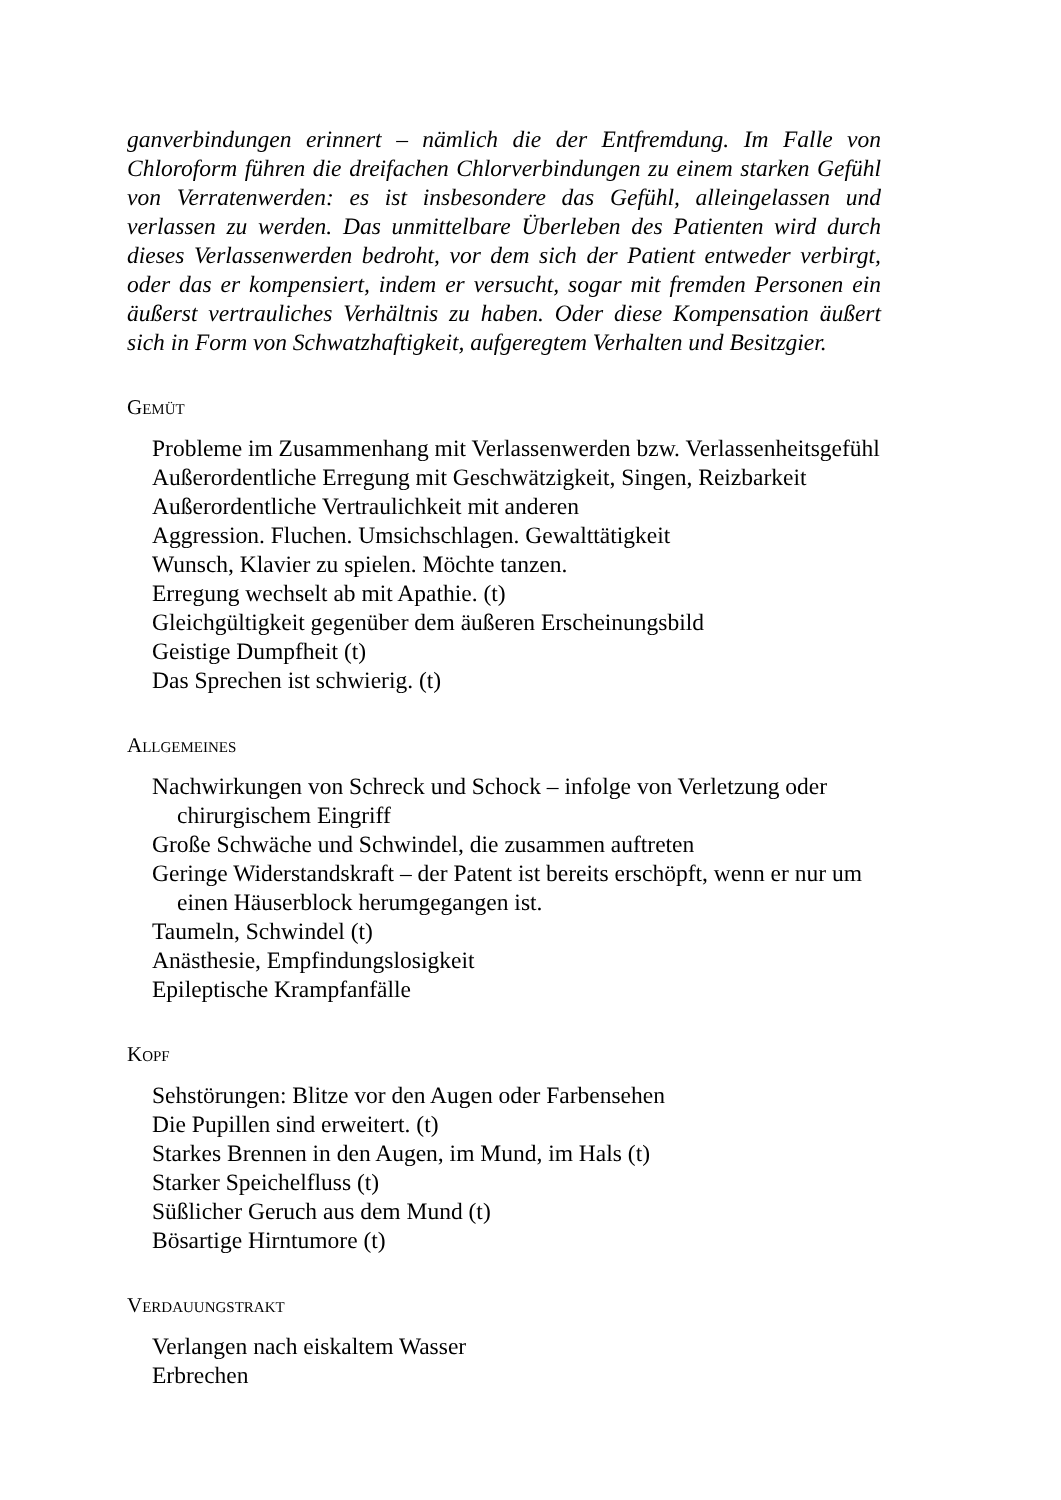ganverbindungen erinnert – nämlich die der Entfremdung. Im Falle von Chloroform führen die dreifachen Chlorverbindungen zu einem starken Gefühl von Verratenwerden: es ist insbesondere das Gefühl, alleingelassen und verlassen zu werden. Das unmittelbare Überleben des Patienten wird durch dieses Verlassenwerden bedroht, vor dem sich der Patient entweder verbirgt, oder das er kompensiert, indem er versucht, sogar mit fremden Personen ein äußerst vertrauliches Verhältnis zu haben. Oder diese Kompensation äußert sich in Form von Schwatzhaftigkeit, aufgeregtem Verhalten und Besitzgier.
GEMÜT
Probleme im Zusammenhang mit Verlassenwerden bzw. Verlassenheitsgefühl
Außerordentliche Erregung mit Geschwätzigkeit, Singen, Reizbarkeit
Außerordentliche Vertraulichkeit mit anderen
Aggression. Fluchen. Umsichschlagen. Gewalttätigkeit
Wunsch, Klavier zu spielen. Möchte tanzen.
Erregung wechselt ab mit Apathie. (t)
Gleichgültigkeit gegenüber dem äußeren Erscheinungsbild
Geistige Dumpfheit (t)
Das Sprechen ist schwierig. (t)
ALLGEMEINES
Nachwirkungen von Schreck und Schock – infolge von Verletzung oder chirurgischem Eingriff
Große Schwäche und Schwindel, die zusammen auftreten
Geringe Widerstandskraft – der Patent ist bereits erschöpft, wenn er nur um einen Häuserblock herumgegangen ist.
Taumeln, Schwindel (t)
Anästhesie, Empfindungslosigkeit
Epileptische Krampfanfälle
KOPF
Sehstörungen: Blitze vor den Augen oder Farbensehen
Die Pupillen sind erweitert. (t)
Starkes Brennen in den Augen, im Mund, im Hals (t)
Starker Speichelfluss (t)
Süßlicher Geruch aus dem Mund (t)
Bösartige Hirntumore (t)
VERDAUUNGSTRAKT
Verlangen nach eiskaltem Wasser
Erbrechen